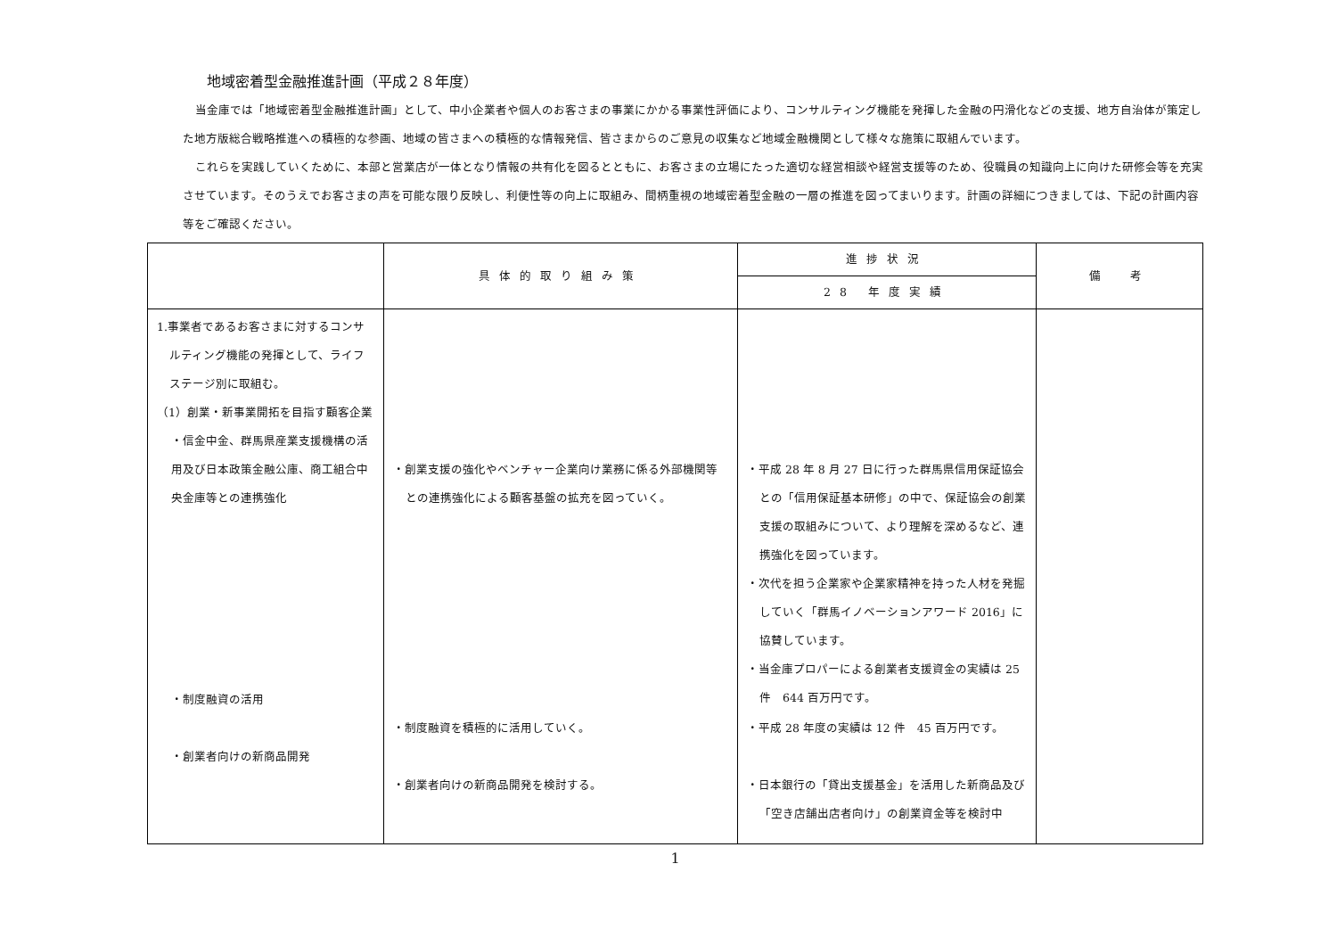地域密着型金融推進計画（平成２８年度）
当金庫では「地域密着型金融推進計画」として、中小企業者や個人のお客さまの事業にかかる事業性評価により、コンサルティング機能を発揮した金融の円滑化などの支援、地方自治体が策定した地方版総合戦略推進への積極的な参画、地域の皆さまへの積極的な情報発信、皆さまからのご意見の収集など地域金融機関として様々な施策に取組んでいます。
これらを実践していくために、本部と営業店が一体となり情報の共有化を図るとともに、お客さまの立場にたった適切な経営相談や経営支援等のため、役職員の知識向上に向けた研修会等を充実させています。そのうえでお客さまの声を可能な限り反映し、利便性等の向上に取組み、間柄重視の地域密着型金融の一層の推進を図ってまいります。計画の詳細につきましては、下記の計画内容等をご確認ください。
| | 具体的取り組み策 | 進捗状況 | 備 考 |
| --- | --- | --- | --- |
| | | 28 年度実績 | |
| 1.事業者であるお客さまに対するコンサルティング機能の発揮として、ライフステージ別に取組む。 （1）創業・新事業開拓を目指す顧客企業 ・信金中金、群馬県産業支援機構の活用及び日本政策金融公庫、商工組合中央金庫等との連携強化 ・制度融資の活用 ・創業者向けの新商品開発 | ・創業支援の強化やベンチャー企業向け業務に係る外部機関等との連携強化による顧客基盤の拡充を図っていく。 ・制度融資を積極的に活用していく。 ・創業者向けの新商品開発を検討する。 | ・平成 28 年 8 月 27 日に行った群馬県信用保証協会との「信用保証基本研修」の中で、保証協会の創業支援の取組みについて、より理解を深めるなど、連携強化を図っています。 ・次代を担う企業家や企業家精神を持った人材を発掘していく「群馬イノベーションアワード 2016」に協賛しています。 ・当金庫プロパーによる創業者支援資金の実績は 25 件 644 百万円です。 ・平成 28 年度の実績は 12 件 45 百万円です。 ・日本銀行の「貸出支援基金」を活用した新商品及び「空き店舗出店者向け」の創業資金等を検討中 | |
1